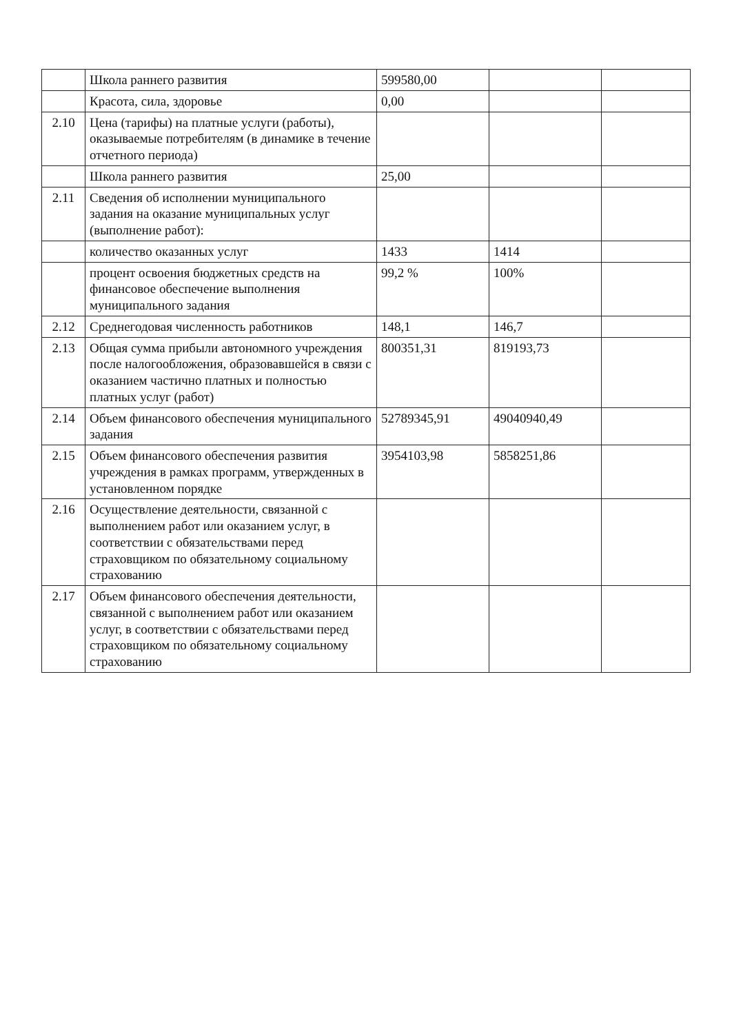| | Школа раннего развития | 599580,00 | | |
| | Красота, сила, здоровье | 0,00 | | |
| 2.10 | Цена (тарифы) на платные услуги (работы), оказываемые потребителям (в динамике в течение отчетного периода) | | | |
| | Школа раннего развития | 25,00 | | |
| 2.11 | Сведения об исполнении муниципального задания на оказание муниципальных услуг (выполнение работ): | | | |
| | количество оказанных услуг | 1433 | 1414 | |
| | процент освоения бюджетных средств на финансовое обеспечение выполнения муниципального задания | 99,2 % | 100% | |
| 2.12 | Среднегодовая численность работников | 148,1 | 146,7 | |
| 2.13 | Общая сумма прибыли автономного учреждения после налогообложения, образовавшейся в связи с оказанием частично платных и полностью платных услуг (работ) | 800351,31 | 819193,73 | |
| 2.14 | Объем финансового обеспечения муниципального задания | 52789345,91 | 49040940,49 | |
| 2.15 | Объем финансового обеспечения развития учреждения в рамках программ, утвержденных в установленном порядке | 3954103,98 | 5858251,86 | |
| 2.16 | Осуществление деятельности, связанной с выполнением работ или оказанием услуг, в соответствии с обязательствами перед страховщиком по обязательному социальному страхованию | | | |
| 2.17 | Объем финансового обеспечения деятельности, связанной с выполнением работ или оказанием услуг, в соответствии с обязательствами перед страховщиком по обязательному социальному страхованию | | | |